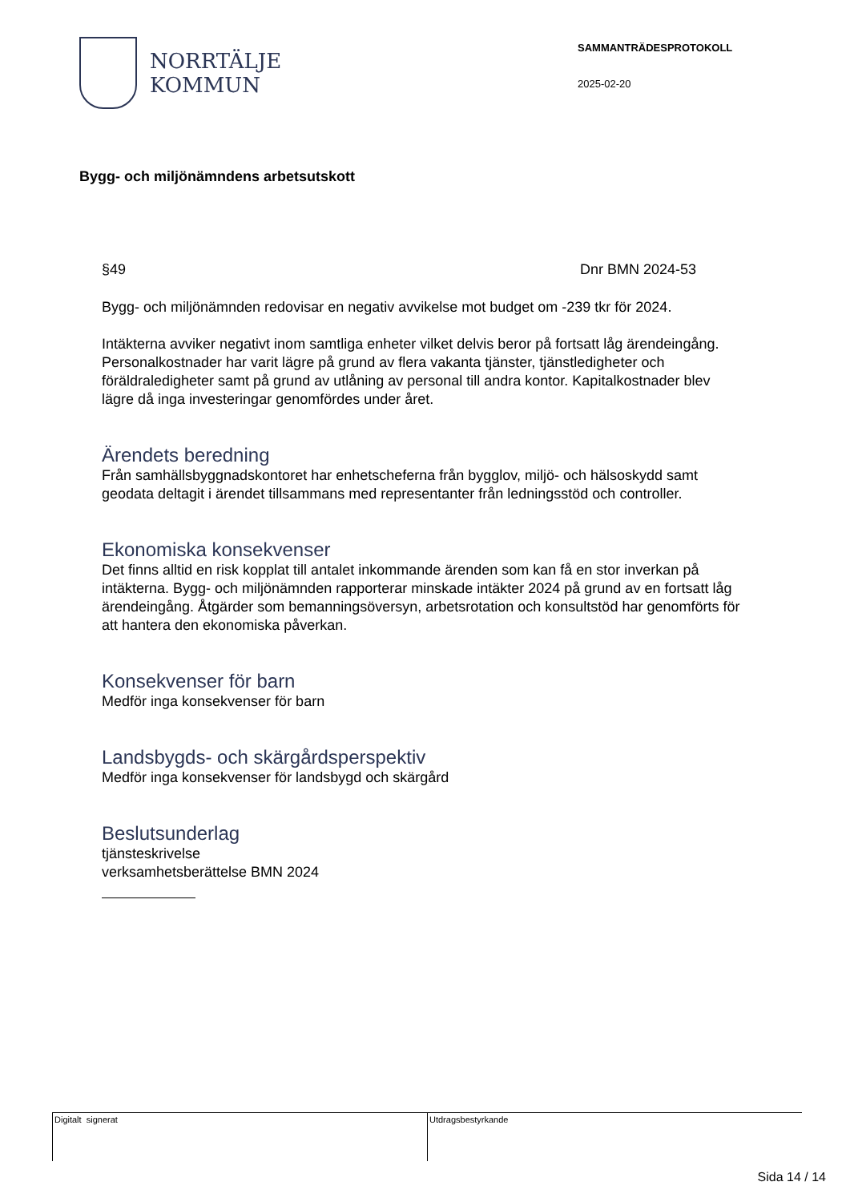NORRTÄLJE
KOMMUN
SAMMANTRÄDESPROTOKOLL
2025-02-20
Bygg- och miljönämndens arbetsutskott
§49 Dnr BMN 2024-53
Bygg- och miljönämnden redovisar en negativ avvikelse mot budget om -239 tkr för 2024.
Intäkterna avviker negativt inom samtliga enheter vilket delvis beror på fortsatt låg ärendeingång.
Personalkostnader har varit lägre på grund av flera vakanta tjänster, tjänstledigheter och föräldraledigheter samt på grund av utlåning av personal till andra kontor. Kapitalkostnader blev lägre då inga investeringar genomfördes under året.
Ärendets beredning
Från samhällsbyggnadskontoret har enhetscheferna från bygglov, miljö- och hälsoskydd samt geodata deltagit i ärendet tillsammans med representanter från ledningsstöd och controller.
Ekonomiska konsekvenser
Det finns alltid en risk kopplat till antalet inkommande ärenden som kan få en stor inverkan på intäkterna. Bygg- och miljönämnden rapporterar minskade intäkter 2024 på grund av en fortsatt låg ärendeingång. Åtgärder som bemanningsöversyn, arbetsrotation och konsultstöd har genomförts för att hantera den ekonomiska påverkan.
Konsekvenser för barn
Medför inga konsekvenser för barn
Landsbygds- och skärgårdsperspektiv
Medför inga konsekvenser för landsbygd och skärgård
Beslutsunderlag
tjänsteskrivelse
verksamhetsberättelse BMN 2024
Digitalt signerat Utdragsbestyrkande
Sida 14 / 14